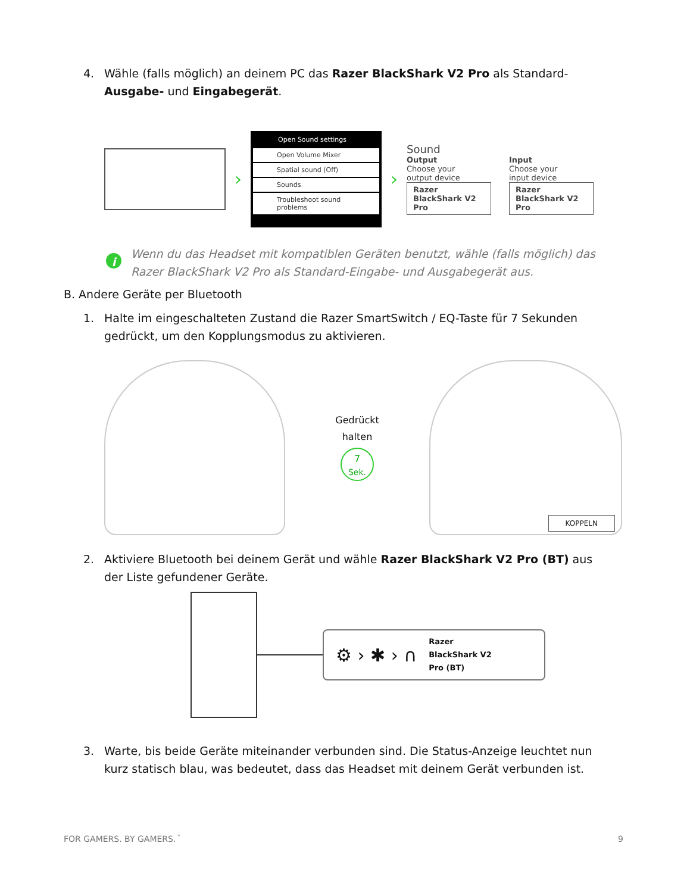4. Wähle (falls möglich) an deinem PC das Razer BlackShark V2 Pro als Standard-Ausgabe- und Eingabegerät.
›
Open Sound settings
Open Volume Mixer
Spatial sound (Off)
Sounds
Troubleshoot sound problems
›
Sound
Output
Choose your
output device
Razer BlackShark V2 Pro
Input
Choose your
input device
Razer BlackShark V2 Pro
i Wenn du das Headset mit kompatiblen Geräten benutzt, wähle (falls möglich) das Razer BlackShark V2 Pro als Standard-Eingabe- und Ausgabegerät aus.
B. Andere Geräte per Bluetooth
1. Halte im eingeschalteten Zustand die Razer SmartSwitch / EQ-Taste für 7 Sekunden gedrückt, um den Kopplungsmodus zu aktivieren.
Gedrückt
halten
7
Sek.
KOPPELN
2. Aktiviere Bluetooth bei deinem Gerät und wähle Razer BlackShark V2 Pro (BT) aus der Liste gefundener Geräte.
⚙ › ✱ › ∩
Razer
BlackShark V2
Pro (BT)
3. Warte, bis beide Geräte miteinander verbunden sind. Die Status-Anzeige leuchtet nun kurz statisch blau, was bedeutet, dass das Headset mit deinem Gerät verbunden ist.
FOR GAMERS. BY GAMERS.<sup>™</sup> 9